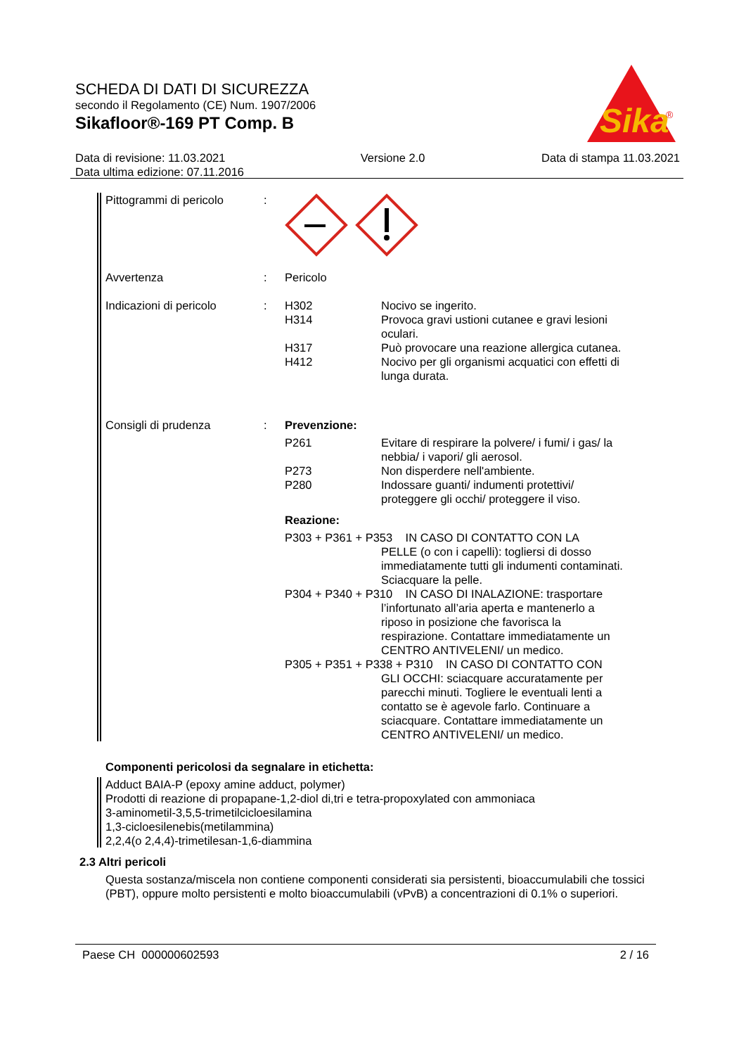SCHEDA DI DATI DI SICUREZZA
secondo il Regolamento (CE) Num. 1907/2006
Sikafloor®-169 PT Comp. B
Sika
®
Data di revisione: 11.03.2021
Data ultima edizione: 07.11.2016
Versione 2.0 Data di stampa 11.03.2021
Pittogrammi di pericolo
:
Avvertenza : Pericolo
Indicazioni di pericolo
: H302 Nocivo se ingerito.
H314 Provoca gravi ustioni cutanee e gravi lesioni oculari.
H317 Può provocare una reazione allergica cutanea.
H412 Nocivo per gli organismi acquatici con effetti di lunga durata.
Consigli di prudenza : Prevenzione:
P261 Evitare di respirare la polvere/ i fumi/ i gas/ la nebbia/ i vapori/ gli aerosol.
P273 Non disperdere nell'ambiente.
P280 Indossare guanti/ indumenti protettivi/ proteggere gli occhi/ proteggere il viso.
Reazione:
P303 + P361 + P353 IN CASO DI CONTATTO CON LA
PELLE (o con i capelli): togliersi di dosso immediatamente tutti gli indumenti contaminati. Sciacquare la pelle.
P304 + P340 + P310 IN CASO DI INALAZIONE: trasportare
l’infortunato all’aria aperta e mantenerlo a riposo in posizione che favorisca la respirazione. Contattare immediatamente un CENTRO ANTIVELENI/ un medico.
P305 + P351 + P338 + P310 IN CASO DI CONTATTO CON
GLI OCCHI: sciacquare accuratamente per parecchi minuti. Togliere le eventuali lenti a contatto se è agevole farlo. Continuare a sciacquare. Contattare immediatamente un CENTRO ANTIVELENI/ un medico.
Componenti pericolosi da segnalare in etichetta:
Adduct BAIA-P (epoxy amine adduct, polymer)
Prodotti di reazione di propapane-1,2-diol di,tri e tetra-propoxylated con ammoniaca
3-aminometil-3,5,5-trimetilcicloesilamina
1,3-cicloesilenebis(metilammina)
2,2,4(o 2,4,4)-trimetilesan-1,6-diammina
2.3 Altri pericoli
Questa sostanza/miscela non contiene componenti considerati sia persistenti, bioaccumulabili che tossici (PBT), oppure molto persistenti e molto bioaccumulabili (vPvB) a concentrazioni di 0.1% o superiori.
Paese CH 000000602593 2 / 16